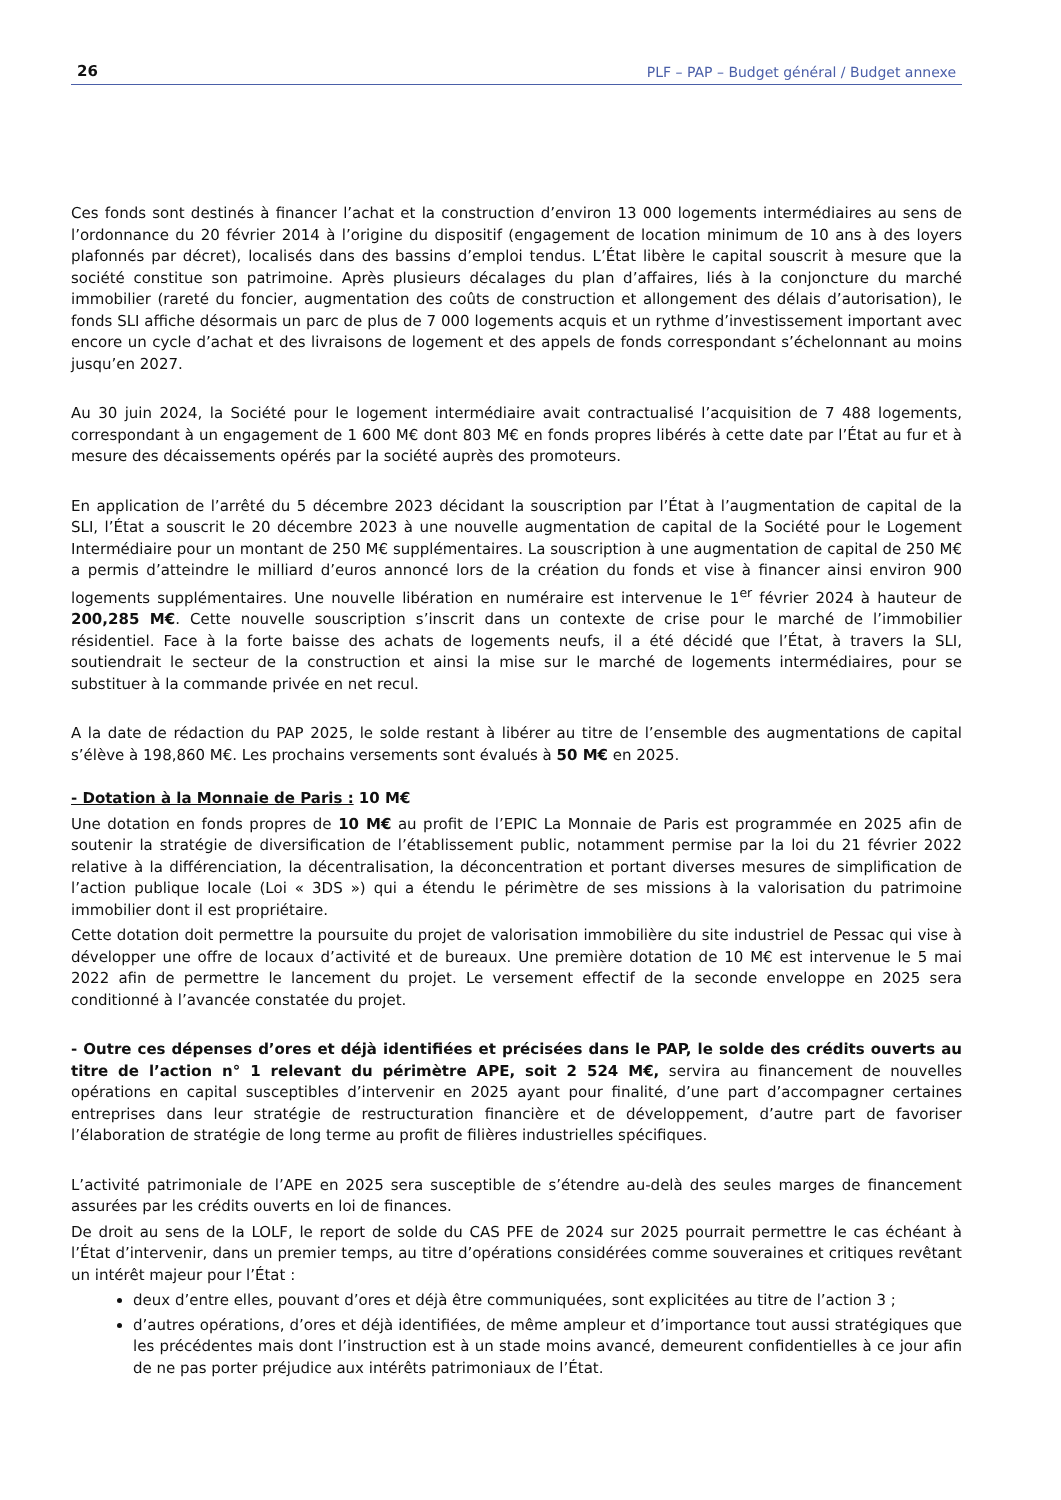26 PLF – PAP – Budget général / Budget annexe
Ces fonds sont destinés à financer l’achat et la construction d’environ 13 000 logements intermédiaires au sens de l’ordonnance du 20 février 2014 à l’origine du dispositif (engagement de location minimum de 10 ans à des loyers plafonnés par décret), localisés dans des bassins d’emploi tendus. L’État libère le capital souscrit à mesure que la société constitue son patrimoine. Après plusieurs décalages du plan d’affaires, liés à la conjoncture du marché immobilier (rareté du foncier, augmentation des coûts de construction et allongement des délais d’autorisation), le fonds SLI affiche désormais un parc de plus de 7 000 logements acquis et un rythme d’investissement important avec encore un cycle d’achat et des livraisons de logement et des appels de fonds correspondant s’échelonnant au moins jusqu’en 2027.
Au 30 juin 2024, la Société pour le logement intermédiaire avait contractualisé l’acquisition de 7 488 logements, correspondant à un engagement de 1 600 M€ dont 803 M€ en fonds propres libérés à cette date par l’État au fur et à mesure des décaissements opérés par la société auprès des promoteurs.
En application de l’arrêté du 5 décembre 2023 décidant la souscription par l’État à l’augmentation de capital de la SLI, l’État a souscrit le 20 décembre 2023 à une nouvelle augmentation de capital de la Société pour le Logement Intermédiaire pour un montant de 250 M€ supplémentaires. La souscription à une augmentation de capital de 250 M€ a permis d’atteindre le milliard d’euros annoncé lors de la création du fonds et vise à financer ainsi environ 900 logements supplémentaires. Une nouvelle libération en numéraire est intervenue le 1<sup>er</sup> février 2024 à hauteur de 200,285 M€. Cette nouvelle souscription s’inscrit dans un contexte de crise pour le marché de l’immobilier résidentiel. Face à la forte baisse des achats de logements neufs, il a été décidé que l’État, à travers la SLI, soutiendrait le secteur de la construction et ainsi la mise sur le marché de logements intermédiaires, pour se substituer à la commande privée en net recul.
A la date de rédaction du PAP 2025, le solde restant à libérer au titre de l’ensemble des augmentations de capital s’élève à 198,860 M€. Les prochains versements sont évalués à 50 M€ en 2025.
- Dotation à la Monnaie de Paris : 10 M€
Une dotation en fonds propres de 10 M€ au profit de l’EPIC La Monnaie de Paris est programmée en 2025 afin de soutenir la stratégie de diversification de l’établissement public, notamment permise par la loi du 21 février 2022 relative à la différenciation, la décentralisation, la déconcentration et portant diverses mesures de simplification de l’action publique locale (Loi « 3DS ») qui a étendu le périmètre de ses missions à la valorisation du patrimoine immobilier dont il est propriétaire.
Cette dotation doit permettre la poursuite du projet de valorisation immobilière du site industriel de Pessac qui vise à développer une offre de locaux d’activité et de bureaux. Une première dotation de 10 M€ est intervenue le 5 mai 2022 afin de permettre le lancement du projet. Le versement effectif de la seconde enveloppe en 2025 sera conditionné à l’avancée constatée du projet.
- Outre ces dépenses d’ores et déjà identifiées et précisées dans le PAP, le solde des crédits ouverts au titre de l’action n° 1 relevant du périmètre APE, soit 2 524 M€, servira au financement de nouvelles opérations en capital susceptibles d’intervenir en 2025 ayant pour finalité, d’une part d’accompagner certaines entreprises dans leur stratégie de restructuration financière et de développement, d’autre part de favoriser l’élaboration de stratégie de long terme au profit de filières industrielles spécifiques.
L’activité patrimoniale de l’APE en 2025 sera susceptible de s’étendre au-delà des seules marges de financement assurées par les crédits ouverts en loi de finances.
De droit au sens de la LOLF, le report de solde du CAS PFE de 2024 sur 2025 pourrait permettre le cas échéant à l’État d’intervenir, dans un premier temps, au titre d’opérations considérées comme souveraines et critiques revêtant un intérêt majeur pour l’État :
deux d’entre elles, pouvant d’ores et déjà être communiquées, sont explicitées au titre de l’action 3 ;
d’autres opérations, d’ores et déjà identifiées, de même ampleur et d’importance tout aussi stratégiques que les précédentes mais dont l’instruction est à un stade moins avancé, demeurent confidentielles à ce jour afin de ne pas porter préjudice aux intérêts patrimoniaux de l’État.